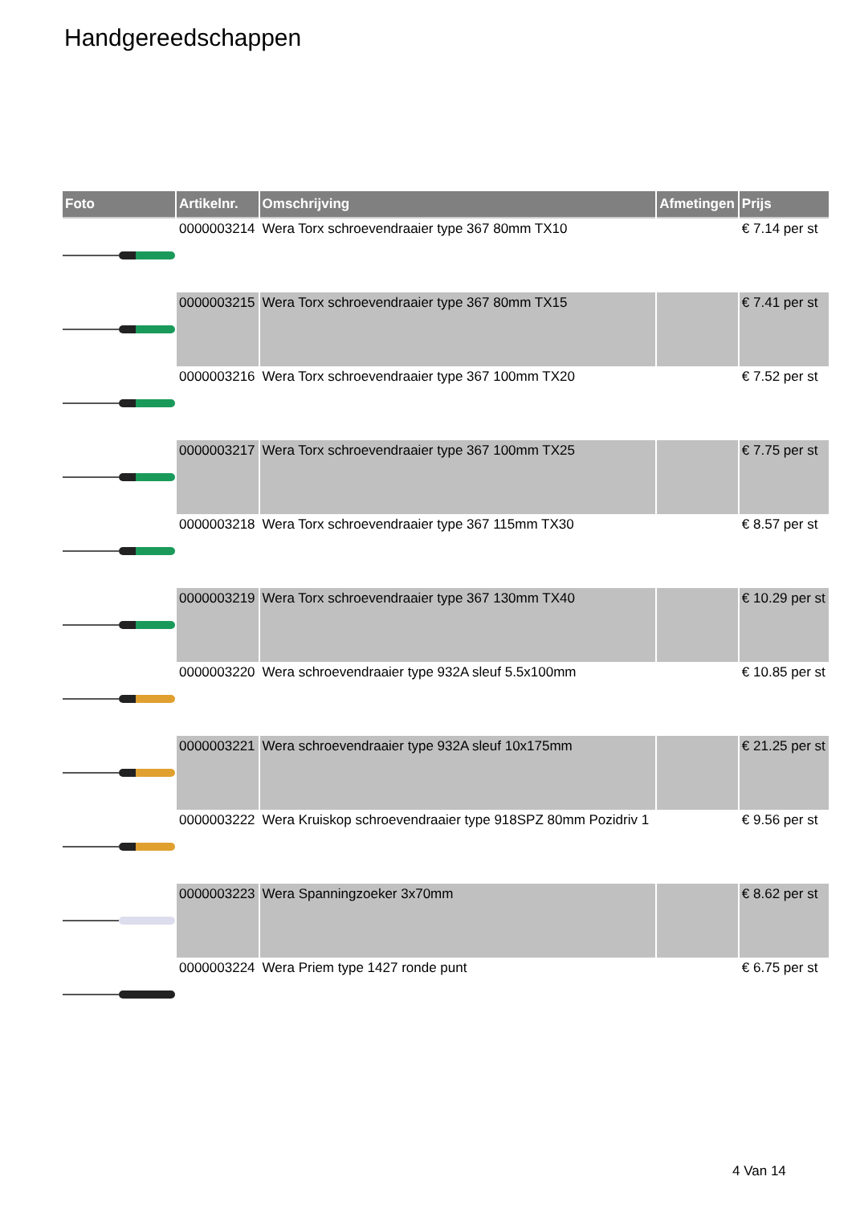Handgereedschappen
| Foto | Artikelnr. | Omschrijving | Afmetingen | Prijs |
| --- | --- | --- | --- | --- |
| | 0000003214 | Wera Torx schroevendraaier type 367 80mm TX10 | | € 7.14 per st |
| | 0000003215 | Wera Torx schroevendraaier type 367 80mm TX15 | | € 7.41 per st |
| | 0000003216 | Wera Torx schroevendraaier type 367 100mm TX20 | | € 7.52 per st |
| | 0000003217 | Wera Torx schroevendraaier type 367 100mm TX25 | | € 7.75 per st |
| | 0000003218 | Wera Torx schroevendraaier type 367 115mm TX30 | | € 8.57 per st |
| | 0000003219 | Wera Torx schroevendraaier type 367 130mm TX40 | | € 10.29 per st |
| | 0000003220 | Wera schroevendraaier type 932A sleuf 5.5x100mm | | € 10.85 per st |
| | 0000003221 | Wera schroevendraaier type 932A sleuf 10x175mm | | € 21.25 per st |
| | 0000003222 | Wera Kruiskop schroevendraaier type 918SPZ 80mm Pozidriv 1 | | € 9.56 per st |
| | 0000003223 | Wera Spanningzoeker 3x70mm | | € 8.62 per st |
| | 0000003224 | Wera Priem type 1427 ronde punt | | € 6.75 per st |
4 Van 14